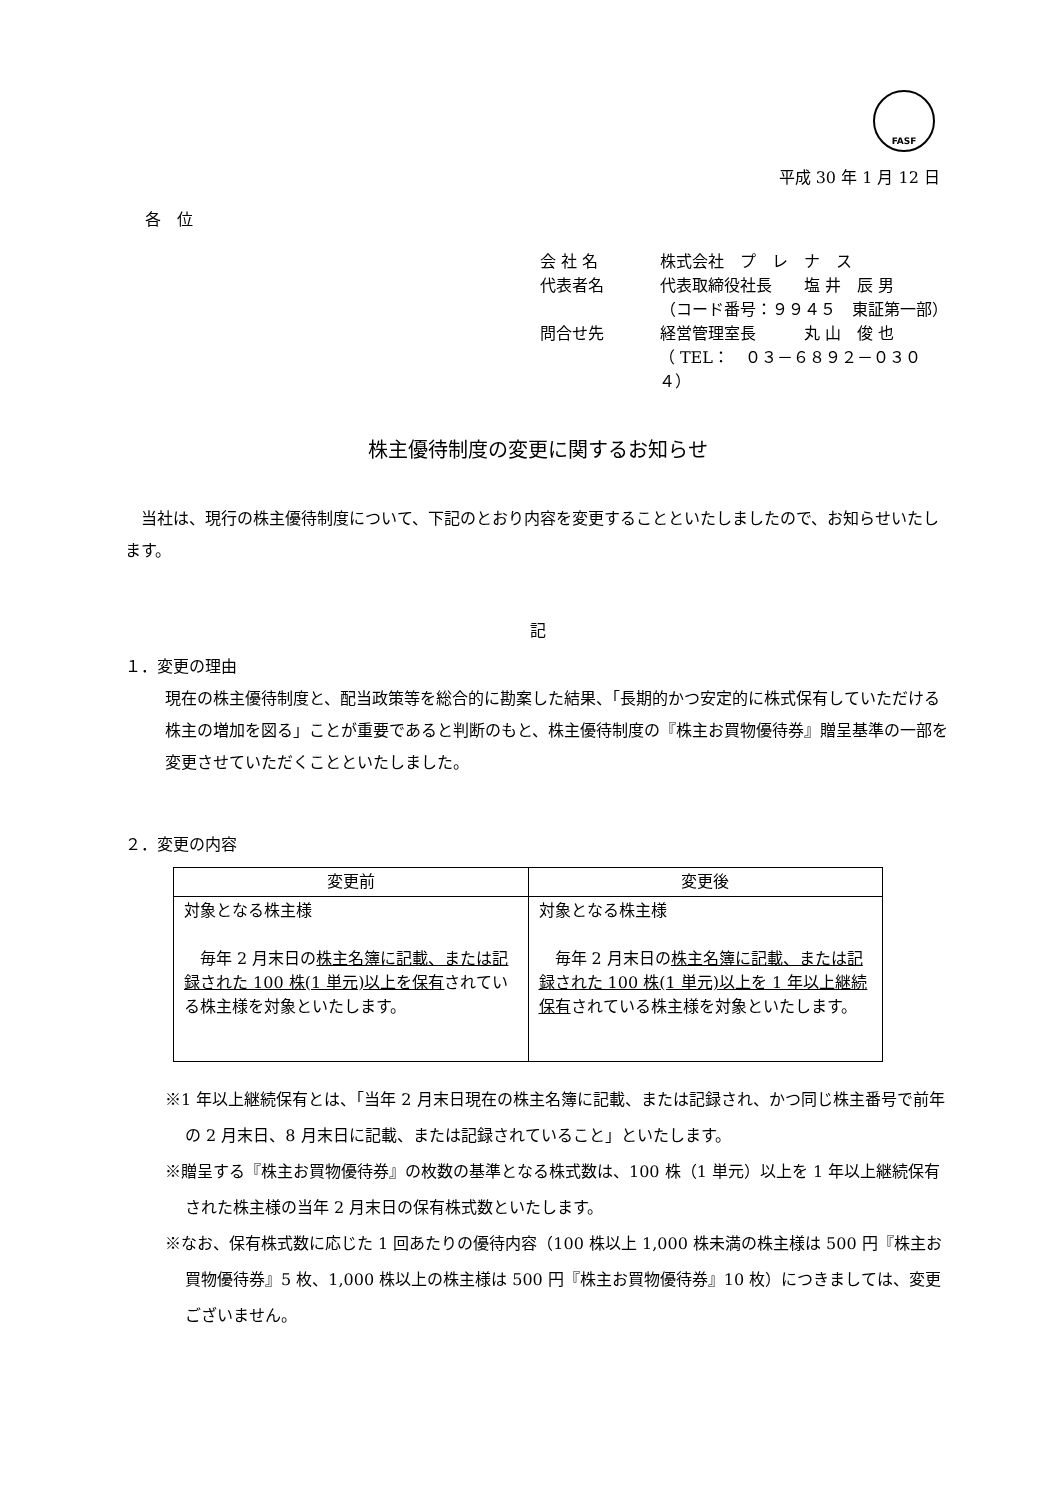FASF
平成 30 年 1 月 12 日
各　位
会 社 名 株式会社　プ　レ　ナ　ス
代表者名 代表取締役社長　　塩 井　辰 男
（コード番号：９９４５　東証第一部）
問合せ先 経営管理室長　　　丸 山　俊 也
（ TEL：　０３－６８９２－０３０４）
株主優待制度の変更に関するお知らせ
　当社は、現行の株主優待制度について、下記のとおり内容を変更することといたしましたので、お知らせいたします。
記
１．変更の理由
現在の株主優待制度と、配当政策等を総合的に勘案した結果、「長期的かつ安定的に株式保有していただける株主の増加を図る」ことが重要であると判断のもと、株主優待制度の『株主お買物優待券』贈呈基準の一部を変更させていただくことといたしました。
２．変更の内容
| 変更前 | 変更後 |
| --- | --- |
| 対象となる株主様 毎年 2 月末日の 株主名簿に記載、または記録された 100 株(1 単元)以上を保有 されている株主様を対象といたします。 | 対象となる株主様 毎年 2 月末日の 株主名簿に記載、または記録された 100 株(1 単元)以上を 1 年以上継続保有 されている株主様を対象といたします。 |
※1 年以上継続保有とは、「当年 2 月末日現在の株主名簿に記載、または記録され、かつ同じ株主番号で前年の 2 月末日、8 月末日に記載、または記録されていること」といたします。
※贈呈する『株主お買物優待券』の枚数の基準となる株式数は、100 株（1 単元）以上を 1 年以上継続保有された株主様の当年 2 月末日の保有株式数といたします。
※なお、保有株式数に応じた 1 回あたりの優待内容（100 株以上 1,000 株未満の株主様は 500 円『株主お買物優待券』5 枚、1,000 株以上の株主様は 500 円『株主お買物優待券』10 枚）につきましては、変更ございません。